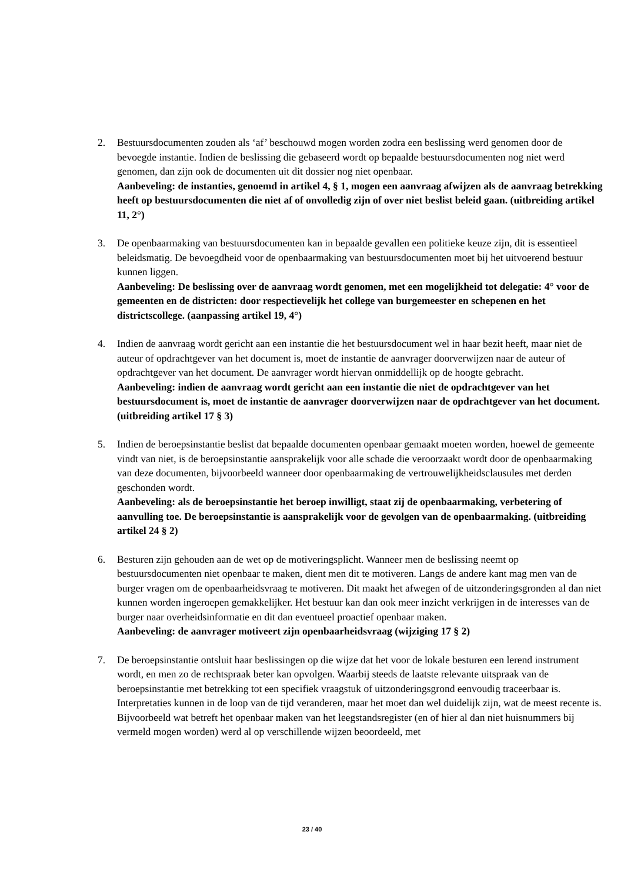2. Bestuursdocumenten zouden als ‘af’ beschouwd mogen worden zodra een beslissing werd genomen door de bevoegde instantie. Indien de beslissing die gebaseerd wordt op bepaalde bestuursdocumenten nog niet werd genomen, dan zijn ook de documenten uit dit dossier nog niet openbaar.
Aanbeveling: de instanties, genoemd in artikel 4, § 1, mogen een aanvraag afwijzen als de aanvraag betrekking heeft op bestuursdocumenten die niet af of onvolledig zijn of over niet beslist beleid gaan. (uitbreiding artikel 11, 2°)
3. De openbaarmaking van bestuursdocumenten kan in bepaalde gevallen een politieke keuze zijn, dit is essentieel beleidsmatig. De bevoegdheid voor de openbaarmaking van bestuursdocumenten moet bij het uitvoerend bestuur kunnen liggen.
Aanbeveling: De beslissing over de aanvraag wordt genomen, met een mogelijkheid tot delegatie: 4° voor de gemeenten en de districten: door respectievelijk het college van burgemeester en schepenen en het districtscollege. (aanpassing artikel 19, 4°)
4. Indien de aanvraag wordt gericht aan een instantie die het bestuursdocument wel in haar bezit heeft, maar niet de auteur of opdrachtgever van het document is, moet de instantie de aanvrager doorverwijzen naar de auteur of opdrachtgever van het document. De aanvrager wordt hiervan onmiddellijk op de hoogte gebracht.
Aanbeveling: indien de aanvraag wordt gericht aan een instantie die niet de opdrachtgever van het bestuursdocument is, moet de instantie de aanvrager doorverwijzen naar de opdrachtgever van het document. (uitbreiding artikel 17 § 3)
5. Indien de beroepsinstantie beslist dat bepaalde documenten openbaar gemaakt moeten worden, hoewel de gemeente vindt van niet, is de beroepsinstantie aansprakelijk voor alle schade die veroorzaakt wordt door de openbaarmaking van deze documenten, bijvoorbeeld wanneer door openbaarmaking de vertrouwelijkheidsclausules met derden geschonden wordt.
Aanbeveling: als de beroepsinstantie het beroep inwilligt, staat zij de openbaarmaking, verbetering of aanvulling toe. De beroepsinstantie is aansprakelijk voor de gevolgen van de openbaarmaking. (uitbreiding artikel 24 § 2)
6. Besturen zijn gehouden aan de wet op de motiveringsplicht. Wanneer men de beslissing neemt op bestuursdocumenten niet openbaar te maken, dient men dit te motiveren. Langs de andere kant mag men van de burger vragen om de openbaarheidsvraag te motiveren. Dit maakt het afwegen of de uitzonderingsgronden al dan niet kunnen worden ingeroepen gemakkelijker. Het bestuur kan dan ook meer inzicht verkrijgen in de interesses van de burger naar overheidsinformatie en dit dan eventueel proactief openbaar maken.
Aanbeveling: de aanvrager motiveert zijn openbaarheidsvraag (wijziging 17 § 2)
7. De beroepsinstantie ontsluit haar beslissingen op die wijze dat het voor de lokale besturen een lerend instrument wordt, en men zo de rechtspraak beter kan opvolgen. Waarbij steeds de laatste relevante uitspraak van de beroepsinstantie met betrekking tot een specifiek vraagstuk of uitzonderingsgrond eenvoudig traceerbaar is. Interpretaties kunnen in de loop van de tijd veranderen, maar het moet dan wel duidelijk zijn, wat de meest recente is.
Bijvoorbeeld wat betreft het openbaar maken van het leegstandsregister (en of hier al dan niet huisnummers bij vermeld mogen worden) werd al op verschillende wijzen beoordeeld, met
23 / 40